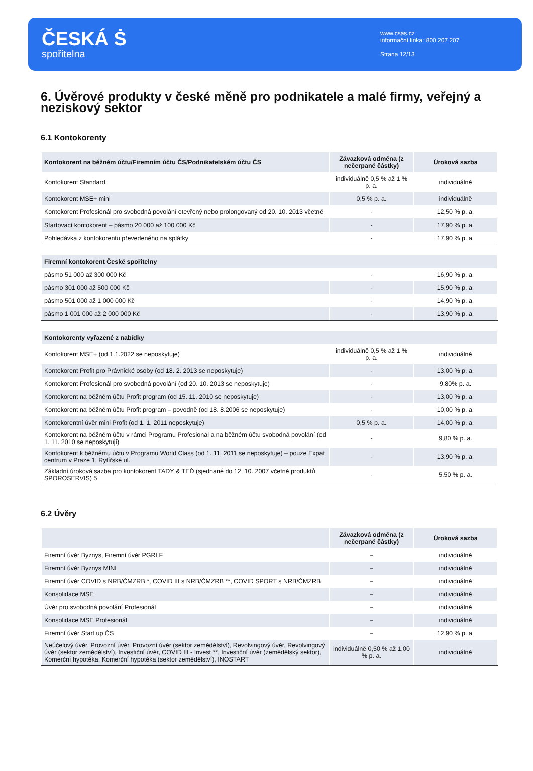ČESKÁ Ṡ
spořitelna
www.csas.cz
informační linka: 800 207 207
Strana 12/13
6. Úvěrové produkty v české měně pro podnikatele a malé firmy, veřejný a neziskový sektor
6.1 Kontokorenty
| Kontokorent na běžném účtu/Firemním účtu ČS/Podnikatelském účtu ČS | Závazková odměna (z nečerpané částky) | Úroková sazba |
| --- | --- | --- |
| Kontokorent Standard | individuálně 0,5 % až 1 % p. a. | individuálně |
| Kontokorent MSE+ mini | 0,5 % p. a. | individuálně |
| Kontokorent Profesionál pro svobodná povolání otevřený nebo prolongovaný od 20. 10. 2013 včetně | - | 12,50 % p. a. |
| Startovací kontokorent – pásmo 20 000 až 100 000 Kč | - | 17,90 % p. a. |
| Pohledávka z kontokorentu převedeného na splátky | - | 17,90 % p. a. |
| Firemní kontokorent České spořitelny | | |
| --- | --- | --- |
| pásmo 51 000 až 300 000 Kč | - | 16,90 % p. a. |
| pásmo 301 000 až 500 000 Kč | - | 15,90 % p. a. |
| pásmo 501 000 až 1 000 000 Kč | - | 14,90 % p. a. |
| pásmo 1 001 000 až 2 000 000 Kč | - | 13,90 % p. a. |
| Kontokorenty vyřazené z nabídky | | |
| --- | --- | --- |
| Kontokorent MSE+ (od 1.1.2022 se neposkytuje) | individuálně 0,5 % až 1 % p. a. | individuálně |
| Kontokorent Profit pro Právnické osoby (od 18. 2. 2013 se neposkytuje) | - | 13,00 % p. a. |
| Kontokorent Profesionál pro svobodná povolání (od 20. 10. 2013 se neposkytuje) | - | 9,80% p. a. |
| Kontokorent na běžném účtu Profit program (od 15. 11. 2010 se neposkytuje) | - | 13,00 % p. a. |
| Kontokorent na běžném účtu Profit program – povodně (od 18. 8.2006 se neposkytuje) | - | 10,00 % p. a. |
| Kontokorentní úvěr mini Profit (od 1. 1. 2011 neposkytuje) | 0,5 % p. a. | 14,00 % p. a. |
| Kontokorent na běžném účtu v rámci Programu Profesional a na běžném účtu svobodná povolání (od 1. 11. 2010 se neposkytují) | - | 9,80 % p. a. |
| Kontokorent k běžnému účtu v Programu World Class (od 1. 11. 2011 se neposkytuje) – pouze Expat centrum v Praze 1, Rytířské ul. | - | 13,90 % p. a. |
| Základní úroková sazba pro kontokorent TADY & TEĎ (sjednané do 12. 10. 2007 včetně produktů SPOROSERVIS) 5 | - | 5,50 % p. a. |
6.2 Úvěry
| | Závazková odměna (z nečerpané částky) | Úroková sazba |
| --- | --- | --- |
| Firemní úvěr Byznys, Firemní úvěr PGRLF | – | individuálně |
| Firemní úvěr Byznys MINI | – | individuálně |
| Firemní úvěr COVID s NRB/ČMZRB *, COVID III s NRB/ČMZRB **, COVID SPORT s NRB/ČMZRB | – | individuálně |
| Konsolidace MSE | – | individuálně |
| Úvěr pro svobodná povolání Profesionál | – | individuálně |
| Konsolidace MSE Profesionál | – | individuálně |
| Firemní úvěr Start up ČS | – | 12,90 % p. a. |
| Neúčelový úvěr, Provozní úvěr, Provozní úvěr (sektor zemědělství), Revolvingový úvěr, Revolvingový úvěr (sektor zemědělství), Investiční úvěr, COVID III - Invest **, Investiční úvěr (zemědělský sektor), Komerční hypotéka, Komerční hypotéka (sektor zemědělství), INOSTART | individuálně 0,50 % až 1,00 % p. a. | individuálně |